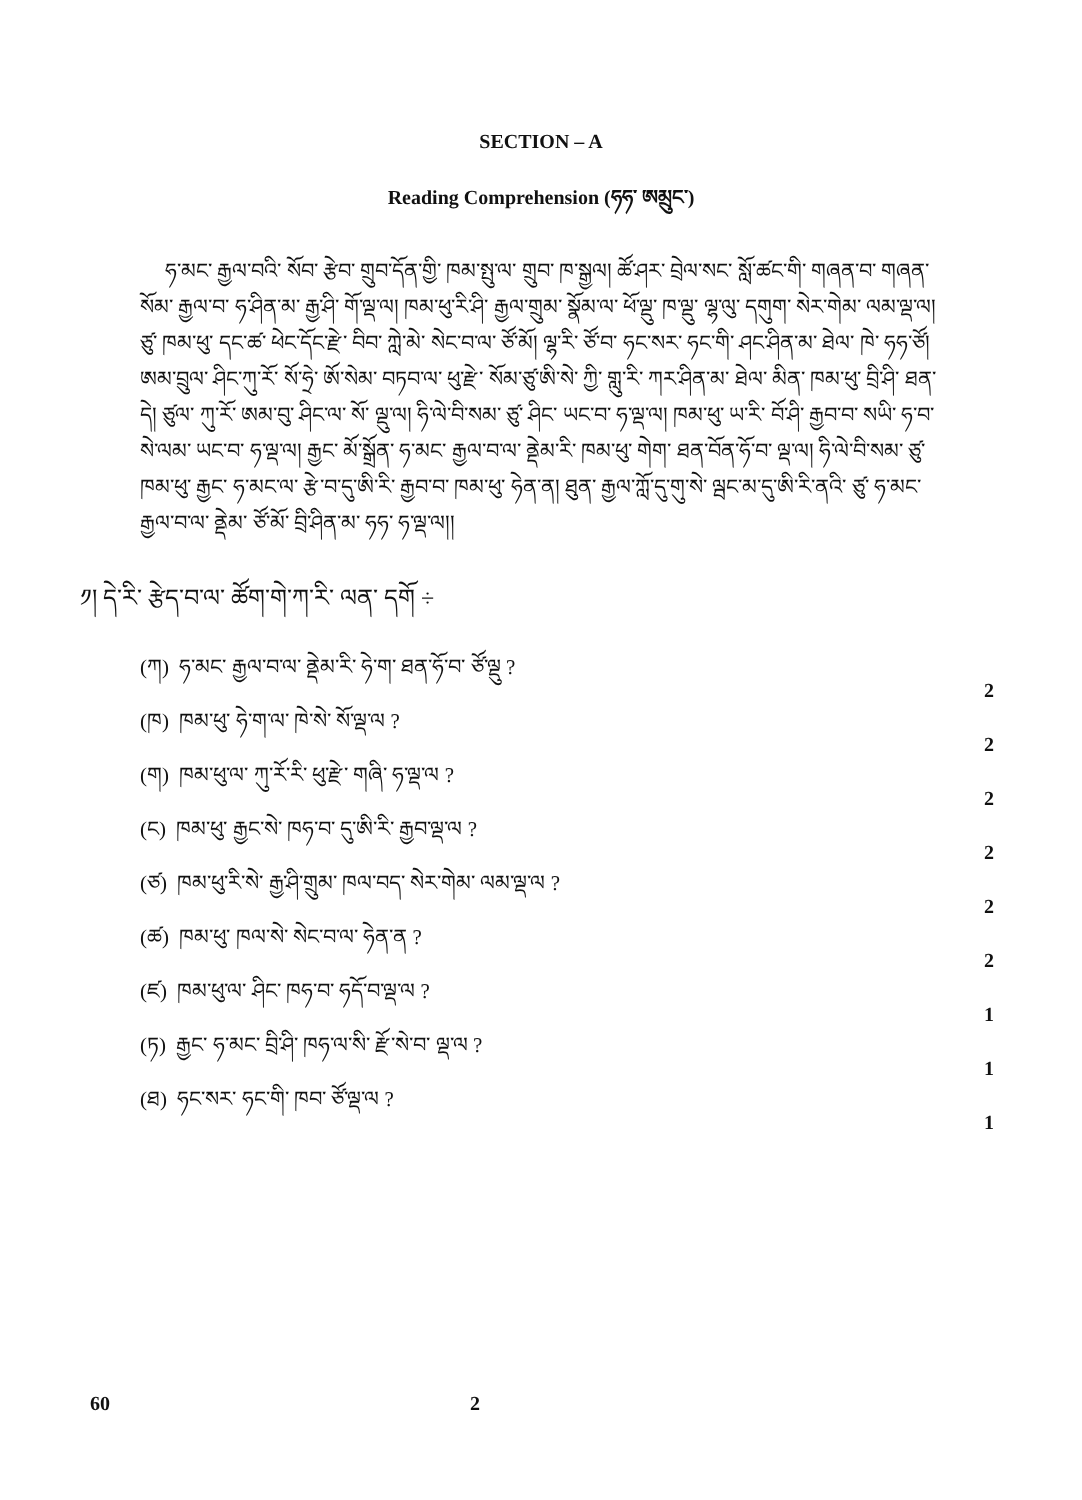SECTION – A
Reading Comprehension (ཧཧ་ ཨམྲུང་)
ཧ་མང་ རྒྱལ་བའི་ སོབ་ རྩེབ་ གྲུབ་དོན་གྱི་ ཁམ་སྤུ་ལ་ གྲུབ་ ཁ་སྒྱལ། ཚོ་ཤར་ བྲེལ་སང་ སློ་ཚང་གི་ གཞན་བ་ གཞན་སོམ་ རྒྱལ་བ་ ཧ་ཤིན་མ་ རྒྱ་ཤི་ གོ་ལྡ་ལ། ཁམ་ཕུ་རི་ཤི་ རྒྱལ་གྲུམ་ སྣོམ་ལ་ ཕོ་ལྡུ་ ཁ་ལྡུ་ ལྷ་ལུ་ དགུག་ སེར་གེམ་ ལམ་ལྡ་ལ། ཙུ་ ཁམ་ཕུ་ དང་ཚ་ ཕེང་དོང་རྫེ་ བིབ་ ཀླེ་མེ་ སེང་བ་ལ་ ཙོ་མོ། ལྷ་རི་ ཙོ་བ་ ཧང་སར་ ཧང་གི་ ཤང་ཤིན་མ་ ཐེལ་ ཁེ་ ཧཧ་ཙོ། ཨམ་བྲུལ་ ཤིང་ཀུ་རོ་ སོ་ཧྲེ་ ཨོ་སེམ་ བཏབ་ལ་ ཕུ་རྫེ་ སོམ་ཙུ་ཨི་སེ་ ཀྱི་ གླུ་རི་ ཀར་ཤིན་མ་ ཐེལ་ མིན་ ཁམ་ཕུ་ བྲི་ཤི་ ཐན་དེ། ཙུལ་ ཀུ་རོ་ ཨམ་བུ་ ཤིང་ལ་ སོ་ ལྡུ་ལ། ཧི་ལེ་བི་སམ་ ཙུ་ ཤིང་ ཡང་བ་ ཧ་ལྡ་ལ། ཁམ་ཕུ་ ཡ་རི་ བོ་ཤི་ རྒྱབ་བ་ སཡི་ ཧ་བ་སེ་ལམ་ ཡང་བ་ ཧ་ལྡ་ལ། རྒྱང་ མོ་སྒྲོན་ ཧ་མང་ རྒྱལ་བ་ལ་ ནྡེམ་རི་ ཁམ་ཕུ་ གེག་ ཐན་བོན་ཧོ་བ་ ལྡ་ལ། ཧི་ལེ་བི་སམ་ ཙུ་ ཁམ་ཕུ་ རྒྱང་ ཧ་མང་ལ་ རྩེ་བ་དུ་ཨི་རི་ རྒྱབ་བ་ ཁམ་ཕུ་ ཧེན་ན། ཐུན་ རྒྱལ་ཀློ་དུ་གུ་སེ་ ལྦང་མ་དུ་ཨི་རི་ནའི་ ཙུ་ ཧ་མང་ རྒྱལ་བ་ལ་ ནྡེམ་ ཙོ་མོ་ བྲི་ཤིན་མ་ ཧཧ་ ཧ་ལྡ་ལ།།
༡། དེ་རི་ རྩེད་བ་ལ་ ཚོག་གེ་ཀ་རི་ ལན་ དགོ ÷
(ཀ) ཧ་མང་ རྒྱལ་བ་ལ་ ནྡེམ་རི་ ཧེ་ག་ ཐན་ཧོ་བ་ ཙོ་ལྡུ ? 2
(ཁ) ཁམ་ཕུ་ ཧེ་ག་ལ་ ཁེ་སེ་ སོ་ལྡ་ལ ? 2
(ག) ཁམ་ཕུ་ལ་ ཀུ་རོ་རི་ ཕུ་རྫེ་ གཞི་ ཧ་ལྡ་ལ ? 2
(ང) ཁམ་ཕུ་ རྒྱང་སེ་ ཁཧ་བ་ དུ་ཨི་རི་ རྒྱབ་ལྡ་ལ ? 2
(ཙ) ཁམ་ཕུ་རི་སེ་ རྒྱ་ཤི་གྲུམ་ ཁལ་བད་ སེར་གེམ་ ལམ་ལྡ་ལ ? 2
(ཚ) ཁམ་ཕུ་ ཁལ་སེ་ སེང་བ་ལ་ ཧེན་ན ? 2
(ཛ) ཁམ་ཕུ་ལ་ ཤིང་ ཁཧ་བ་ ཧདོ་བ་ལྡ་ལ ? 1
(ཏ) རྒྱང་ ཧ་མང་ བྲི་ཤི་ ཁཧ་ལ་སི་ རྫོ་སེ་བ་ ལྡ་ལ ? 1
(ཐ) ཧང་སར་ ཧང་གི་ ཁབ་ ཙོ་ལྡ་ལ ? 1
60 2